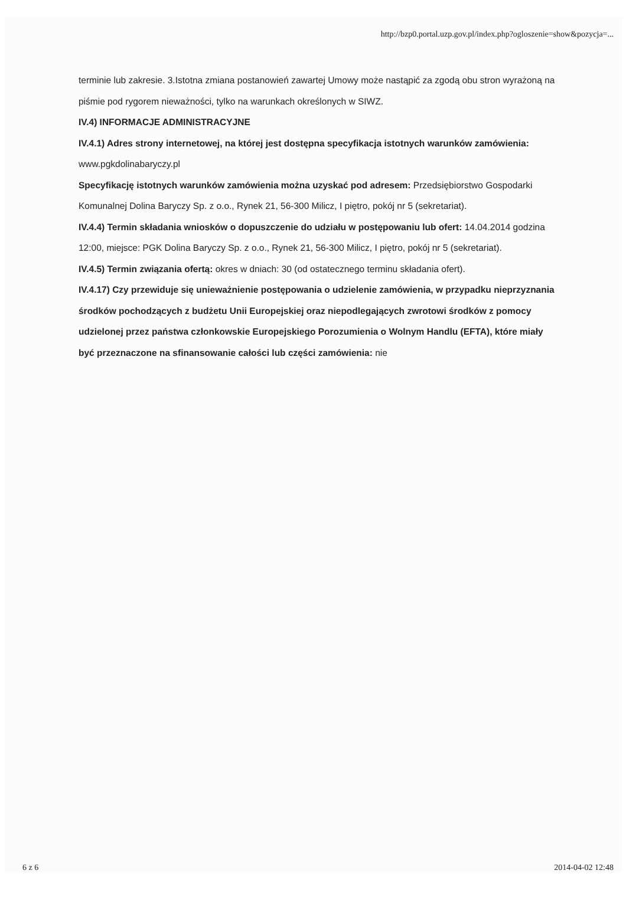http://bzp0.portal.uzp.gov.pl/index.php?ogloszenie=show&pozycja=...
terminie lub zakresie. 3.Istotna zmiana postanowień zawartej Umowy może nastąpić za zgodą obu stron wyrażoną na piśmie pod rygorem nieważności, tylko na warunkach określonych w SIWZ.
IV.4) INFORMACJE ADMINISTRACYJNE
IV.4.1) Adres strony internetowej, na której jest dostępna specyfikacja istotnych warunków zamówienia: www.pgkdolinabaryczy.pl
Specyfikację istotnych warunków zamówienia można uzyskać pod adresem: Przedsiębiorstwo Gospodarki Komunalnej Dolina Baryczy Sp. z o.o., Rynek 21, 56-300 Milicz, I piętro, pokój nr 5 (sekretariat).
IV.4.4) Termin składania wniosków o dopuszczenie do udziału w postępowaniu lub ofert: 14.04.2014 godzina 12:00, miejsce: PGK Dolina Baryczy Sp. z o.o., Rynek 21, 56-300 Milicz, I piętro, pokój nr 5 (sekretariat).
IV.4.5) Termin związania ofertą: okres w dniach: 30 (od ostatecznego terminu składania ofert).
IV.4.17) Czy przewiduje się unieważnienie postępowania o udzielenie zamówienia, w przypadku nieprzyznania środków pochodzących z budżetu Unii Europejskiej oraz niepodlegających zwrotowi środków z pomocy udzielonej przez państwa członkowskie Europejskiego Porozumienia o Wolnym Handlu (EFTA), które miały być przeznaczone na sfinansowanie całości lub części zamówienia: nie
6 z 6 2014-04-02 12:48